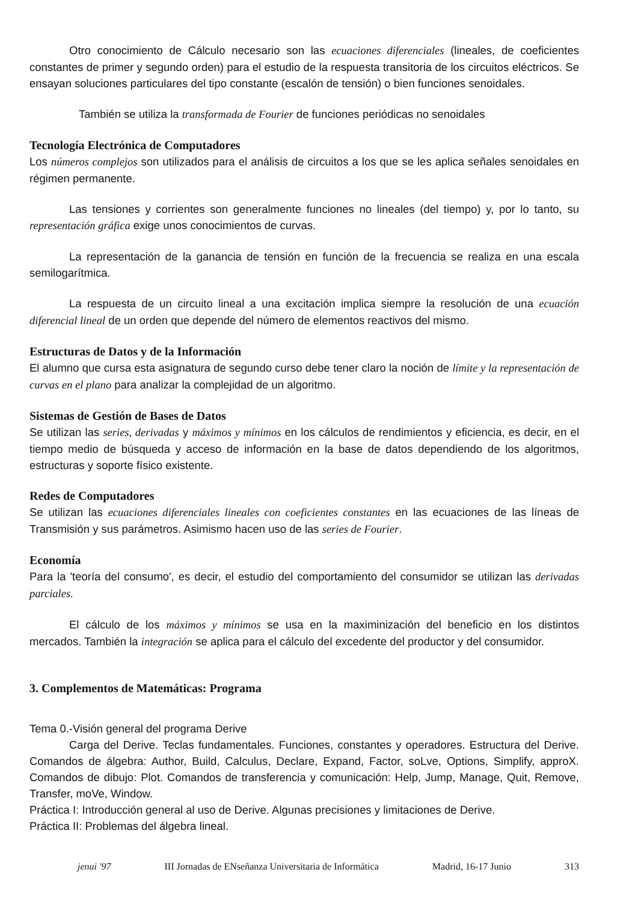Otro conocimiento de Cálculo necesario son las ecuaciones diferenciales (lineales, de coeficientes constantes de primer y segundo orden) para el estudio de la respuesta transitoria de los circuitos eléctricos. Se ensayan soluciones particulares del tipo constante (escalón de tensión) o bien funciones senoidales.
También se utiliza la transformada de Fourier de funciones periódicas no senoidales
Tecnología Electrónica de Computadores
Los números complejos son utilizados para el análisis de circuitos a los que se les aplica señales senoidales en régimen permanente.
Las tensiones y corrientes son generalmente funciones no lineales (del tiempo) y, por lo tanto, su representación gráfica exige unos conocimientos de curvas.
La representación de la ganancia de tensión en función de la frecuencia se realiza en una escala semilogarítmica.
La respuesta de un circuito lineal a una excitación implica siempre la resolución de una ecuación diferencial lineal de un orden que depende del número de elementos reactivos del mismo.
Estructuras de Datos y de la Información
El alumno que cursa esta asignatura de segundo curso debe tener claro la noción de límite y la representación de curvas en el plano para analizar la complejidad de un algoritmo.
Sistemas de Gestión de Bases de Datos
Se utilizan las series, derivadas y máximos y mínimos en los cálculos de rendimientos y eficiencia, es decir, en el tiempo medio de búsqueda y acceso de información en la base de datos dependiendo de los algoritmos, estructuras y soporte físico existente.
Redes de Computadores
Se utilizan las ecuaciones diferenciales lineales con coeficientes constantes en las ecuaciones de las líneas de Transmisión y sus parámetros. Asimismo hacen uso de las series de Fourier.
Economía
Para la 'teoría del consumo', es decir, el estudio del comportamiento del consumidor se utilizan las derivadas parciales.
El cálculo de los máximos y mínimos se usa en la maximinización del beneficio en los distintos mercados. También la integración se aplica para el cálculo del excedente del productor y del consumidor.
3. Complementos de Matemáticas: Programa
Tema 0.-Visión general del programa Derive
Carga del Derive. Teclas fundamentales. Funciones, constantes y operadores. Estructura del Derive. Comandos de álgebra: Author, Build, Calculus, Declare, Expand, Factor, soLve, Options, Simplify, approX. Comandos de dibujo: Plot. Comandos de transferencia y comunicación: Help, Jump, Manage, Quit, Remove, Transfer, moVe, Window.
Práctica I: Introducción general al uso de Derive. Algunas precisiones y limitaciones de Derive.
Práctica II: Problemas del álgebra lineal.
jenui '97 III Jornadas de ENseñanza Universitaria de Informática Madrid, 16-17 Junio 313